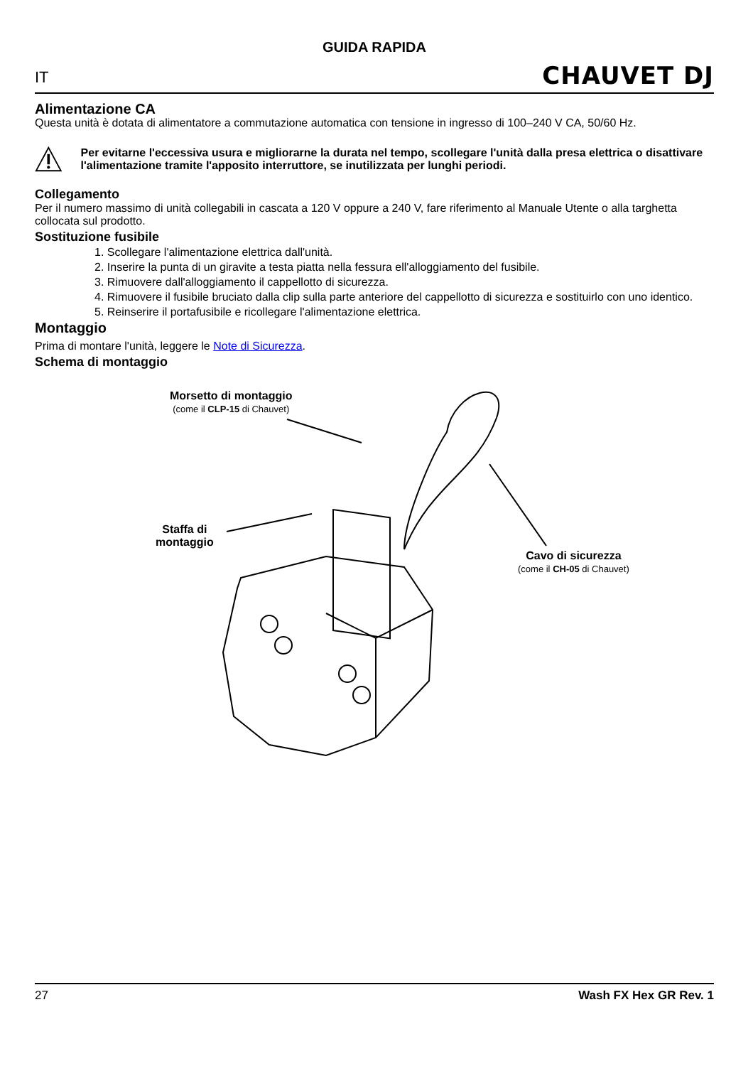GUIDA RAPIDA
IT CHAUVET DJ
Alimentazione CA
Questa unità è dotata di alimentatore a commutazione automatica con tensione in ingresso di 100–240 V CA, 50/60 Hz.
Per evitarne l'eccessiva usura e migliorarne la durata nel tempo, scollegare l'unità dalla presa elettrica o disattivare l'alimentazione tramite l'apposito interruttore, se inutilizzata per lunghi periodi.
Collegamento
Per il numero massimo di unità collegabili in cascata a 120 V oppure a 240 V, fare riferimento al Manuale Utente o alla targhetta collocata sul prodotto.
Sostituzione fusibile
1. Scollegare l'alimentazione elettrica dall'unità.
2. Inserire la punta di un giravite a testa piatta nella fessura ell'alloggiamento del fusibile.
3. Rimuovere dall'alloggiamento il cappellotto di sicurezza.
4. Rimuovere il fusibile bruciato dalla clip sulla parte anteriore del cappellotto di sicurezza e sostituirlo con uno identico.
5. Reinserire il portafusibile e ricollegare l'alimentazione elettrica.
Montaggio
Prima di montare l'unità, leggere le Note di Sicurezza.
Schema di montaggio
Morsetto di montaggio
(come il CLP-15 di Chauvet)
Staffa di
montaggio
Cavo di sicurezza
(come il CH-05 di Chauvet)
27 Wash FX Hex GR Rev. 1